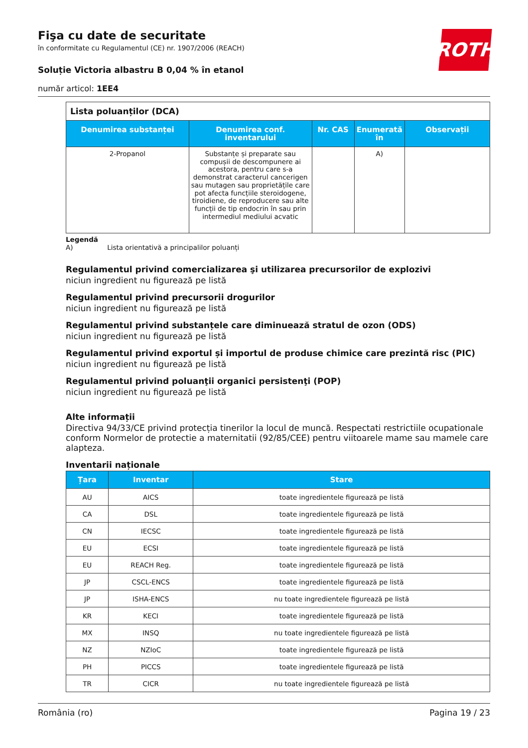Fişa cu date de securitate
în conformitate cu Regulamentul (CE) nr. 1907/2006 (REACH)
ROTH
Soluție Victoria albastru B 0,04 % în etanol
număr articol: 1EE4
Lista poluanților (DCA)
| Denumirea substanței | Denumirea conf. inventarului | Nr. CAS | Enumerată în | Observații |
| --- | --- | --- | --- | --- |
| 2-Propanol | Substanțe și preparate sau compușii de descompunere ai acestora, pentru care s-a demonstrat caracterul cancerigen sau mutagen sau proprietățile care pot afecta funcțiile steroidogene, tiroidiene, de reproducere sau alte funcții de tip endocrin în sau prin intermediul mediului acvatic | | A) | |
Legendă
A) Lista orientativă a principalilor poluanți
Regulamentul privind comercializarea şi utilizarea precursorilor de explozivi
niciun ingredient nu figurează pe listă
Regulamentul privind precursorii drogurilor
niciun ingredient nu figurează pe listă
Regulamentul privind substanțele care diminuează stratul de ozon (ODS)
niciun ingredient nu figurează pe listă
Regulamentul privind exportul și importul de produse chimice care prezintă risc (PIC)
niciun ingredient nu figurează pe listă
Regulamentul privind poluanţii organici persistenţi (POP)
niciun ingredient nu figurează pe listă
Alte informații
Directiva 94/33/CE privind protecția tinerilor la locul de muncă. Respectati restrictiile ocupationale conform Normelor de protectie a maternitatii (92/85/CEE) pentru viitoarele mame sau mamele care alapteza.
Inventarii naționale
| Țara | Inventar | Stare |
| --- | --- | --- |
| AU | AICS | toate ingredientele figurează pe listă |
| CA | DSL | toate ingredientele figurează pe listă |
| CN | IECSC | toate ingredientele figurează pe listă |
| EU | ECSI | toate ingredientele figurează pe listă |
| EU | REACH Reg. | toate ingredientele figurează pe listă |
| JP | CSCL-ENCS | toate ingredientele figurează pe listă |
| JP | ISHA-ENCS | nu toate ingredientele figurează pe listă |
| KR | KECI | toate ingredientele figurează pe listă |
| MX | INSQ | nu toate ingredientele figurează pe listă |
| NZ | NZIoC | toate ingredientele figurează pe listă |
| PH | PICCS | toate ingredientele figurează pe listă |
| TR | CICR | nu toate ingredientele figurează pe listă |
România (ro) Pagina 19 / 23